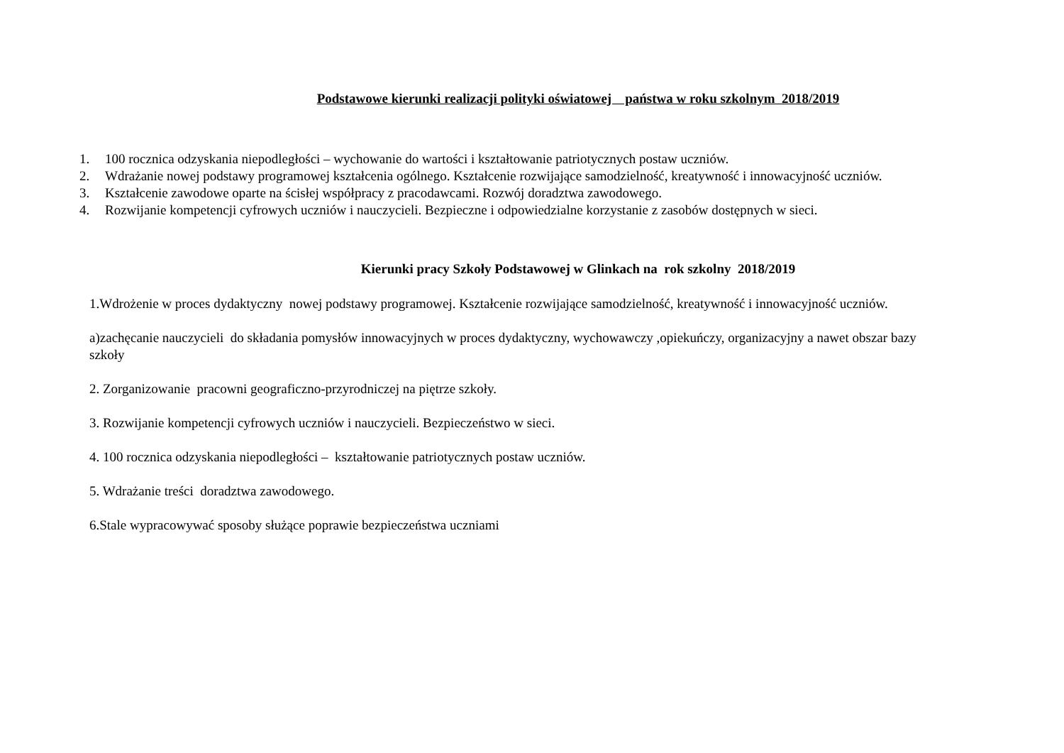Podstawowe kierunki realizacji polityki oświatowej państwa w roku szkolnym 2018/2019
1. 100 rocznica odzyskania niepodległości – wychowanie do wartości i kształtowanie patriotycznych postaw uczniów.
2. Wdrażanie nowej podstawy programowej kształcenia ogólnego. Kształcenie rozwijające samodzielność, kreatywność i innowacyjność uczniów.
3. Kształcenie zawodowe oparte na ścisłej współpracy z pracodawcami. Rozwój doradztwa zawodowego.
4. Rozwijanie kompetencji cyfrowych uczniów i nauczycieli. Bezpieczne i odpowiedzialne korzystanie z zasobów dostępnych w sieci.
Kierunki pracy Szkoły Podstawowej w Glinkach na rok szkolny 2018/2019
1.Wdrożenie w proces dydaktyczny nowej podstawy programowej. Kształcenie rozwijające samodzielność, kreatywność i innowacyjność uczniów.
a)zachęcanie nauczycieli do składania pomysłów innowacyjnych w proces dydaktyczny, wychowawczy ,opiekuńczy, organizacyjny a nawet obszar bazy szkoły
2. Zorganizowanie pracowni geograficzno-przyrodniczej na piętrze szkoły.
3. Rozwijanie kompetencji cyfrowych uczniów i nauczycieli. Bezpieczeństwo w sieci.
4. 100 rocznica odzyskania niepodległości – kształtowanie patriotycznych postaw uczniów.
5. Wdrażanie treści doradztwa zawodowego.
6.Stale wypracowywać sposoby służące poprawie bezpieczeństwa uczniami